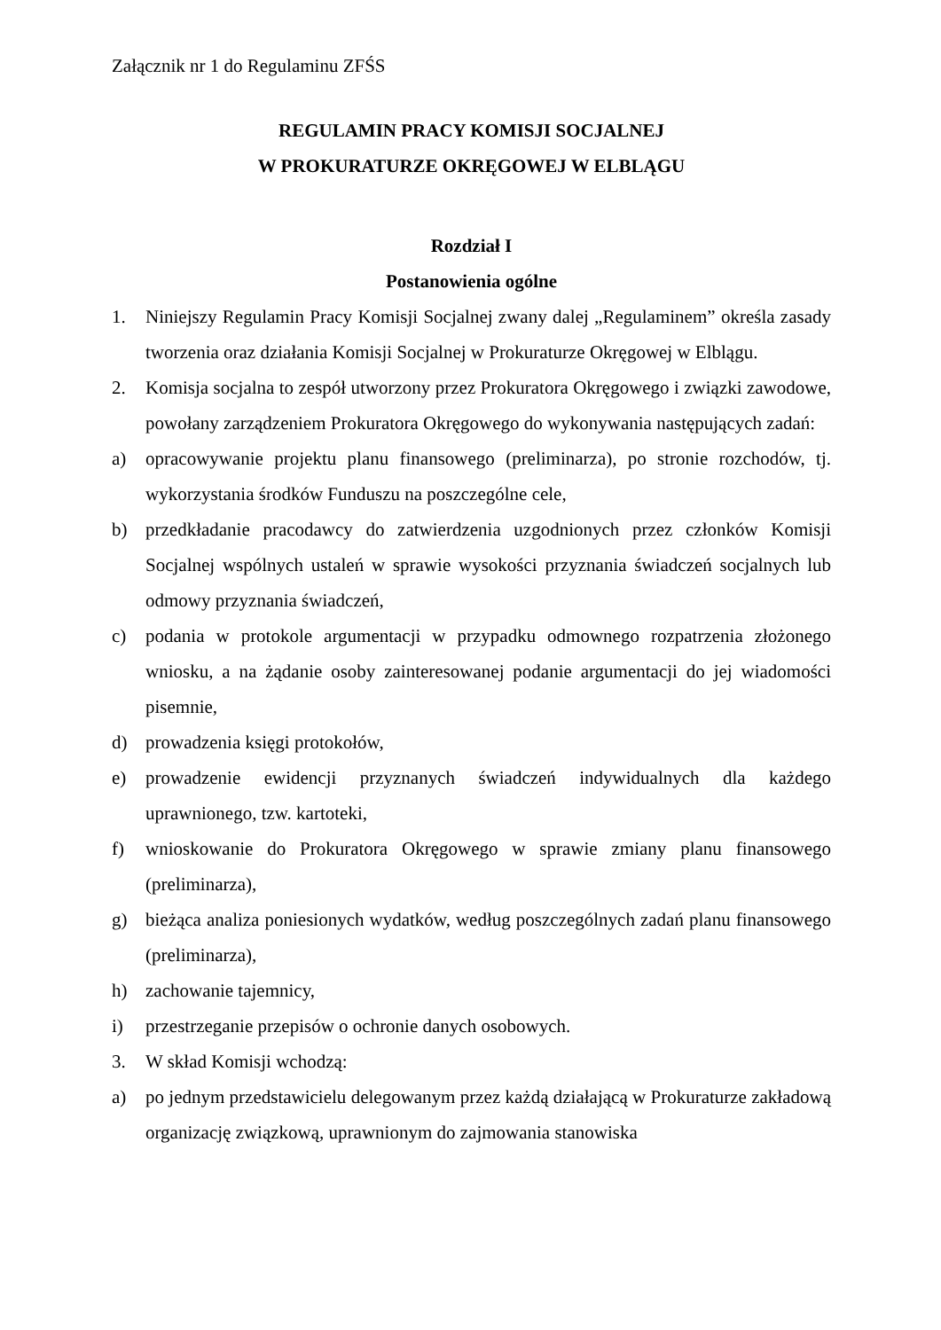Załącznik nr 1 do Regulaminu ZFŚS
REGULAMIN PRACY KOMISJI SOCJALNEJ
W PROKURATURZE OKRĘGOWEJ W ELBLĄGU
Rozdział I
Postanowienia ogólne
1. Niniejszy Regulamin Pracy Komisji Socjalnej zwany dalej „Regulaminem” określa zasady tworzenia oraz działania Komisji Socjalnej w Prokuraturze Okręgowej w Elblągu.
2. Komisja socjalna to zespół utworzony przez Prokuratora Okręgowego i związki zawodowe, powołany zarządzeniem Prokuratora Okręgowego do wykonywania następujących zadań:
a) opracowywanie projektu planu finansowego (preliminarza), po stronie rozchodów, tj. wykorzystania środków Funduszu na poszczególne cele,
b) przedkładanie pracodawcy do zatwierdzenia uzgodnionych przez członków Komisji Socjalnej wspólnych ustaleń w sprawie wysokości przyznania świadczeń socjalnych lub odmowy przyznania świadczeń,
c) podania w protokole argumentacji w przypadku odmownego rozpatrzenia złożonego wniosku, a na żądanie osoby zainteresowanej podanie argumentacji do jej wiadomości pisemnie,
d) prowadzenia księgi protokołów,
e) prowadzenie ewidencji przyznanych świadczeń indywidualnych dla każdego uprawnionego, tzw. kartoteki,
f) wnioskowanie do Prokuratora Okręgowego w sprawie zmiany planu finansowego (preliminarza),
g) bieżąca analiza poniesionych wydatków, według poszczególnych zadań planu finansowego (preliminarza),
h) zachowanie tajemnicy,
i) przestrzeganie przepisów o ochronie danych osobowych.
3. W skład Komisji wchodzą:
a) po jednym przedstawicielu delegowanym przez każdą działającą w Prokuraturze zakładową organizację związkową, uprawnionym do zajmowania stanowiska